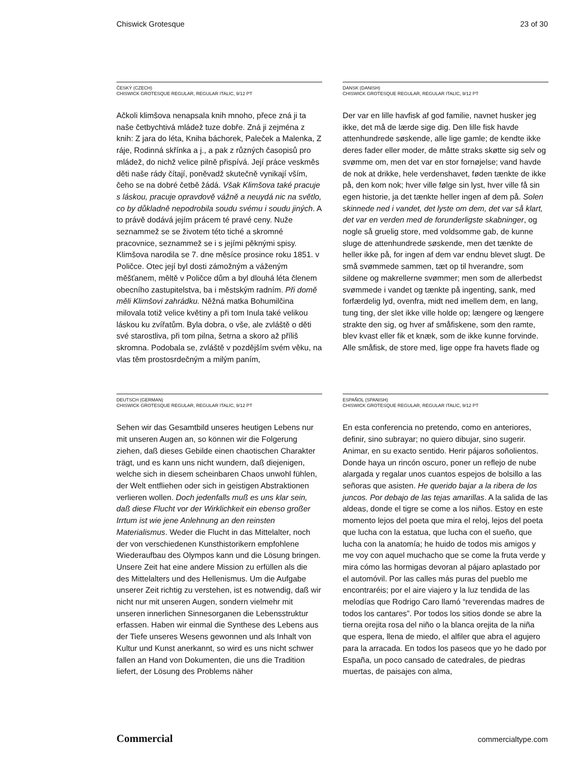Chiswick Grotesque 23 of 30
ČESKÝ (CZECH)
CHISWICK GROTESQUE REGULAR, REGULAR ITALIC, 9/12 PT
Ačkoli klimšova nenapsala knih mnoho, přece zná ji ta naše četbychtivá mládež tuze dobře. Zná ji zejména z knih: Z jara do léta, Kniha báchorek, Paleček a Malenka, Z ráje, Rodinná skřínka a j., a pak z různých časopisů pro mládež, do nichž velice pilně přispívá. Její práce veskměs děti naše rády čítají, poněvadž skutečně vynikají vším, čeho se na dobré četbě žádá. Však Klimšova také pracuje s láskou, pracuje opravdově vážně a neuydá nic na světlo, co by důkladně nepodrobila soudu svému i soudu jiných. A to právě dodává jejím prácem té pravé ceny. Nuže seznammež se se životem této tiché a skromné pracovnice, seznammež se i s jejími pěknými spisy. Klimšova narodila se 7. dne měsíce prosince roku 1851. v Poličce. Otec její byl dosti zámožným a váženým měšťanem, měltě v Poličce dům a byl dlouhá léta členem obecního zastupitelstva, ba i městským radním. Při domě měli Klimšovi zahrádku. Něžná matka Bohumilčina milovala totiž velice květiny a při tom Inula také velikou láskou ku zvířatům. Byla dobra, o vše, ale zvláště o děti své starostliva, při tom pilna, šetrna a skoro až příliš skromna. Podobala se, zvláště v pozdějším svém věku, na vlas těm prostosrdečným a milým paním,
DANSK (DANISH)
CHISWICK GROTESQUE REGULAR, REGULAR ITALIC, 9/12 PT
Der var en lille havfisk af god familie, navnet husker jeg ikke, det må de lærde sige dig. Den lille fisk havde attenhundrede søskende, alle lige gamle; de kendte ikke deres fader eller moder, de måtte straks skøtte sig selv og svømme om, men det var en stor fornøjelse; vand havde de nok at drikke, hele verdenshavet, føden tænkte de ikke på, den kom nok; hver ville følge sin lyst, hver ville få sin egen historie, ja det tænkte heller ingen af dem på. Solen skinnede ned i vandet, det lyste om dem, det var så klart, det var en verden med de forunderligste skabninger, og nogle så gruelig store, med voldsomme gab, de kunne sluge de attenhundrede søskende, men det tænkte de heller ikke på, for ingen af dem var endnu blevet slugt. De små svømmede sammen, tæt op til hverandre, som sildene og makrellerne svømmer; men som de allerbedst svømmede i vandet og tænkte på ingenting, sank, med forfærdelig lyd, ovenfra, midt ned imellem dem, en lang, tung ting, der slet ikke ville holde op; længere og længere strakte den sig, og hver af småfiskene, som den ramte, blev kvast eller fik et knæk, som de ikke kunne forvinde. Alle småfisk, de store med, lige oppe fra havets flade og
DEUTSCH (GERMAN)
CHISWICK GROTESQUE REGULAR, REGULAR ITALIC, 9/12 PT
Sehen wir das Gesamtbild unseres heutigen Lebens nur mit unseren Augen an, so können wir die Folgerung ziehen, daß dieses Gebilde einen chaotischen Charakter trägt, und es kann uns nicht wundern, daß diejenigen, welche sich in diesem scheinbaren Chaos unwohl fühlen, der Welt entfliehen oder sich in geistigen Abstraktionen verlieren wollen. Doch jedenfalls muß es uns klar sein, daß diese Flucht vor der Wirklichkeit ein ebenso großer Irrtum ist wie jene Anlehnung an den reinsten Materialismus. Weder die Flucht in das Mittelalter, noch der von verschiedenen Kunsthistorikern empfohlene Wiederaufbau des Olympos kann und die Lösung bringen. Unsere Zeit hat eine andere Mission zu erfüllen als die des Mittelalters und des Hellenismus. Um die Aufgabe unserer Zeit richtig zu verstehen, ist es notwendig, daß wir nicht nur mit unseren Augen, sondern vielmehr mit unseren innerlichen Sinnesorganen die Lebensstruktur erfassen. Haben wir einmal die Synthese des Lebens aus der Tiefe unseres Wesens gewonnen und als Inhalt von Kultur und Kunst anerkannt, so wird es uns nicht schwer fallen an Hand von Dokumenten, die uns die Tradition liefert, der Lösung des Problems näher
ESPAÑOL (SPANISH)
CHISWICK GROTESQUE REGULAR, REGULAR ITALIC, 9/12 PT
En esta conferencia no pretendo, como en anteriores, definir, sino subrayar; no quiero dibujar, sino sugerir. Animar, en su exacto sentido. Herir pájaros soñolientos. Donde haya un rincón oscuro, poner un reflejo de nube alargada y regalar unos cuantos espejos de bolsillo a las señoras que asisten. He querido bajar a la ribera de los juncos. Por debajo de las tejas amarillas. A la salida de las aldeas, donde el tigre se come a los niños. Estoy en este momento lejos del poeta que mira el reloj, lejos del poeta que lucha con la estatua, que lucha con el sueño, que lucha con la anatomía; he huido de todos mis amigos y me voy con aquel muchacho que se come la fruta verde y mira cómo las hormigas devoran al pájaro aplastado por el automóvil. Por las calles más puras del pueblo me encontraréis; por el aire viajero y la luz tendida de las melodías que Rodrigo Caro llamó “reverendas madres de todos los cantares”. Por todos los sitios donde se abre la tierna orejita rosa del niño o la blanca orejita de la niña que espera, llena de miedo, el alfiler que abra el agujero para la arracada. En todos los paseos que yo he dado por España, un poco cansado de catedrales, de piedras muertas, de paisajes con alma,
Commercial commercialtype.com